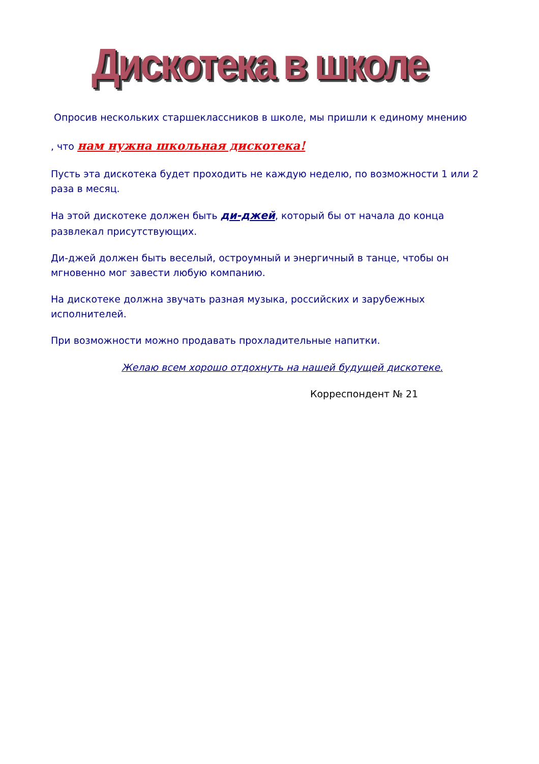Дискотека в школе
Опросив нескольких старшеклассников в школе, мы пришли к единому мнению
, что нам нужна школьная дискотека!
Пусть эта дискотека будет проходить не каждую неделю, по возможности 1 или 2 раза в месяц.
На этой дискотеке должен быть ди-джей, который бы от начала до конца развлекал присутствующих.
Ди-джей должен быть веселый, остроумный и энергичный в танце, чтобы он мгновенно мог завести любую компанию.
На дискотеке должна звучать разная музыка, российских и зарубежных исполнителей.
При возможности можно продавать прохладительные напитки.
Желаю всем хорошо отдохнуть на нашей будущей дискотеке.
Корреспондент № 21